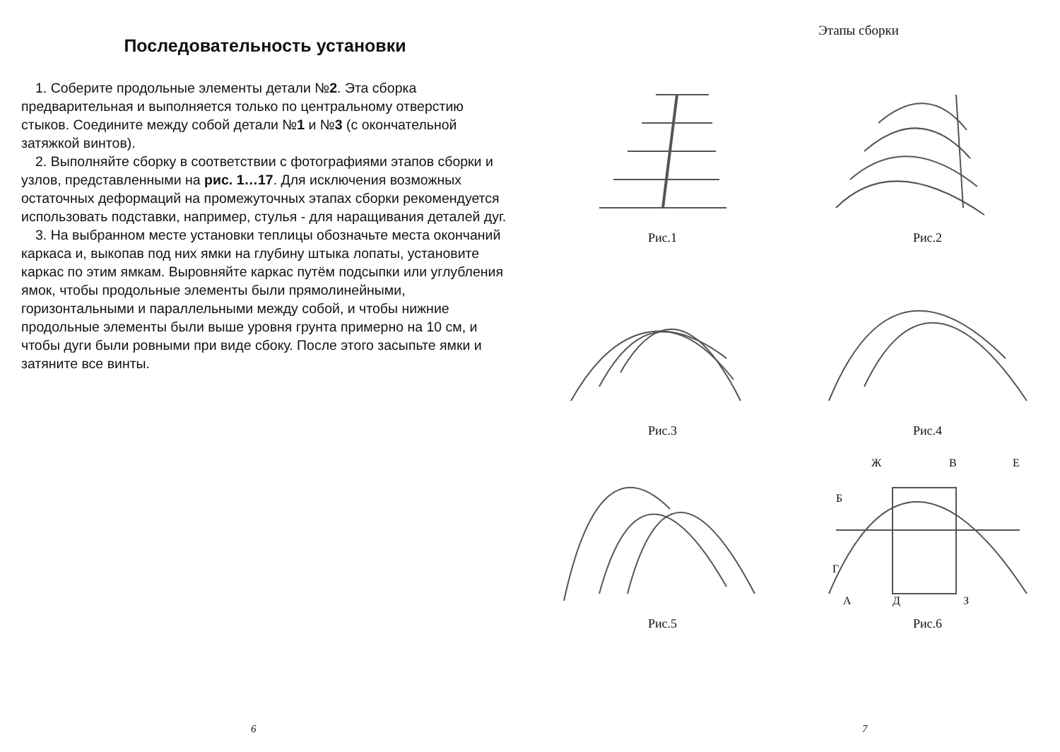Последовательность установки
1. Соберите продольные элементы детали №2. Эта сборка предварительная и выполняется только по центральному отверстию стыков. Соедините между собой детали №1 и №3 (с окончательной затяжкой винтов).
2. Выполняйте сборку в соответствии с фотографиями этапов сборки и узлов, представленными на рис. 1…17. Для исключения возможных остаточных деформаций на промежуточных этапах сборки рекомендуется использовать подставки, например, стулья - для наращивания деталей дуг.
3. На выбранном месте установки теплицы обозначьте места окончаний каркаса и, выкопав под них ямки на глубину штыка лопаты, установите каркас по этим ямкам. Выровняйте каркас путём подсыпки или углубления ямок, чтобы продольные элементы были прямолинейными, горизонтальными и параллельными между собой, и чтобы нижние продольные элементы были выше уровня грунта примерно на 10 см, и чтобы дуги были ровными при виде сбоку. После этого засыпьте ямки и затяните все винты.
6
Этапы сборки
Рис.1
Рис.2
Рис.3
Рис.4
Рис.5
Ж
В
Е
Б
Г
А
Д
З
Рис.6
7